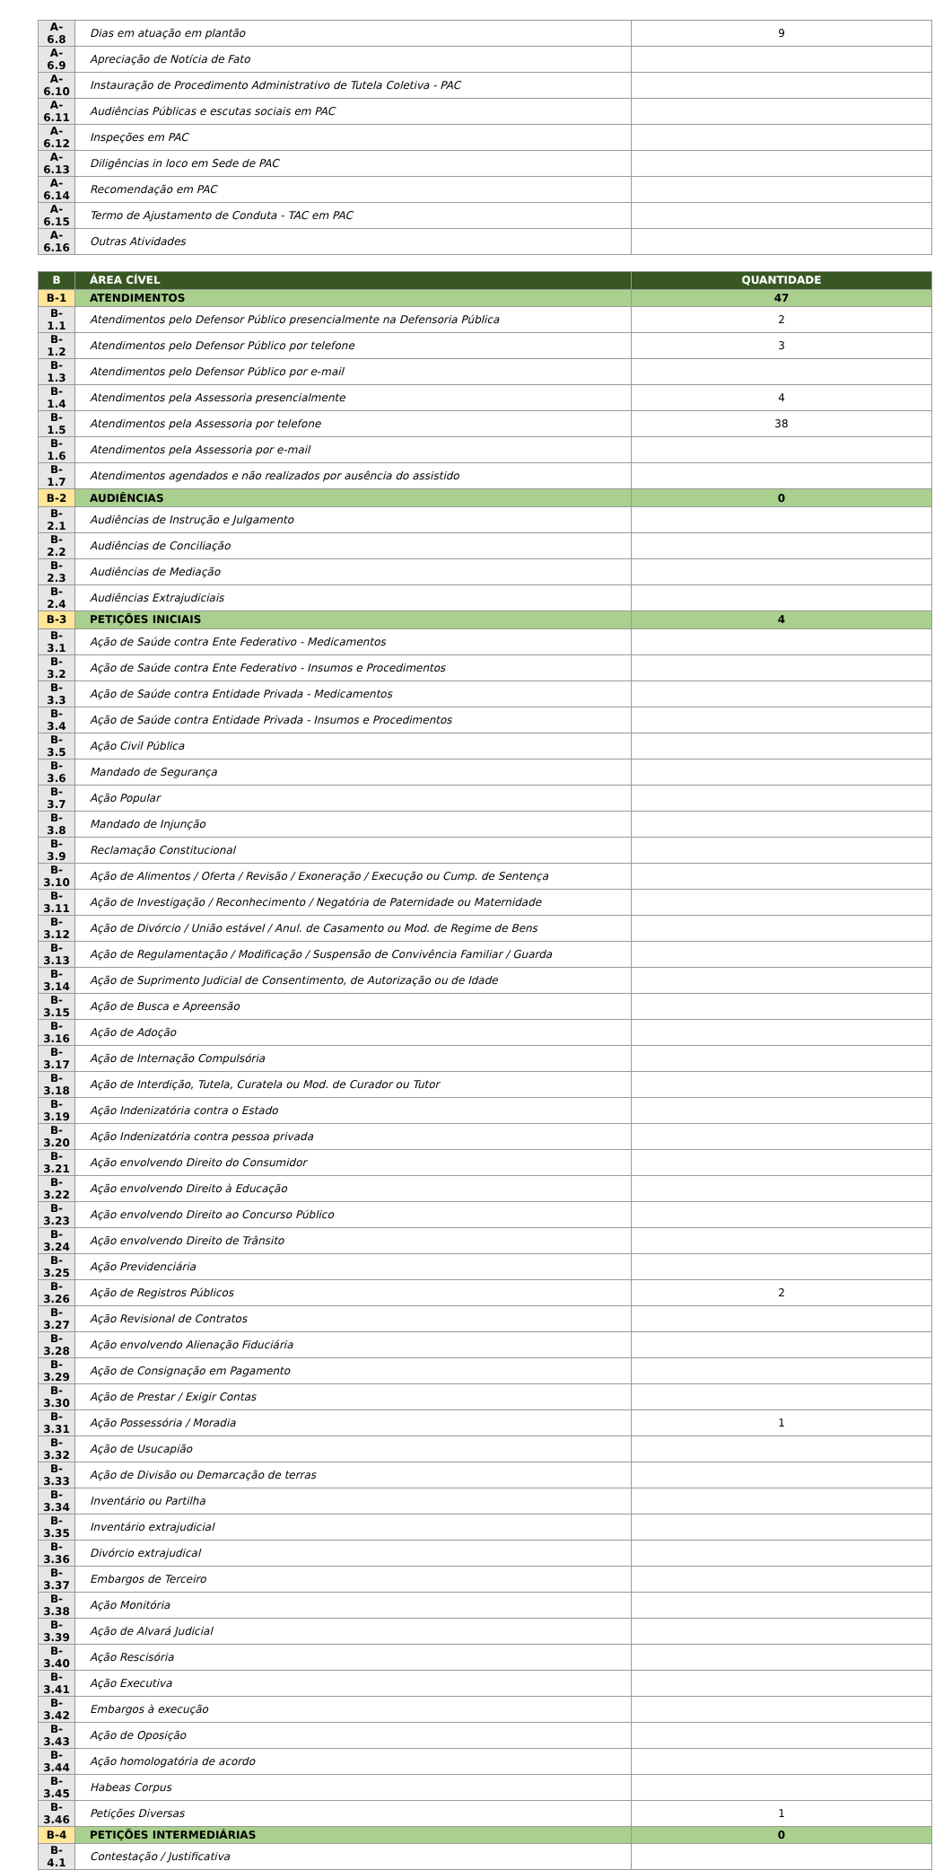| A-6.8 | Dias em atuação em plantão | 9 |
| A-6.9 | Apreciação de Notícia de Fato | |
| A-6.10 | Instauração de Procedimento Administrativo de Tutela Coletiva - PAC | |
| A-6.11 | Audiências Públicas e escutas sociais em PAC | |
| A-6.12 | Inspeções em PAC | |
| A-6.13 | Diligências in loco em Sede de PAC | |
| A-6.14 | Recomendação em PAC | |
| A-6.15 | Termo de Ajustamento de Conduta - TAC em PAC | |
| A-6.16 | Outras Atividades | |
| B | ÁREA CÍVEL | QUANTIDADE |
| B-1 | ATENDIMENTOS | 47 |
| B-1.1 | Atendimentos pelo Defensor Público presencialmente na Defensoria Pública | 2 |
| B-1.2 | Atendimentos pelo Defensor Público por telefone | 3 |
| B-1.3 | Atendimentos pelo Defensor Público por e-mail | |
| B-1.4 | Atendimentos pela Assessoria presencialmente | 4 |
| B-1.5 | Atendimentos pela Assessoria por telefone | 38 |
| B-1.6 | Atendimentos pela Assessoria por e-mail | |
| B-1.7 | Atendimentos agendados e não realizados por ausência do assistido | |
| B-2 | AUDIÊNCIAS | 0 |
| B-2.1 | Audiências de Instrução e Julgamento | |
| B-2.2 | Audiências de Conciliação | |
| B-2.3 | Audiências de Mediação | |
| B-2.4 | Audiências Extrajudiciais | |
| B-3 | PETIÇÕES INICIAIS | 4 |
| B-3.1 | Ação de Saúde contra Ente Federativo - Medicamentos | |
| B-3.2 | Ação de Saúde contra Ente Federativo - Insumos e Procedimentos | |
| B-3.3 | Ação de Saúde contra Entidade Privada - Medicamentos | |
| B-3.4 | Ação de Saúde contra Entidade Privada - Insumos e Procedimentos | |
| B-3.5 | Ação Civil Pública | |
| B-3.6 | Mandado de Segurança | |
| B-3.7 | Ação Popular | |
| B-3.8 | Mandado de Injunção | |
| B-3.9 | Reclamação Constitucional | |
| B-3.10 | Ação de Alimentos / Oferta / Revisão / Exoneração / Execução ou Cump. de Sentença | |
| B-3.11 | Ação de Investigação / Reconhecimento / Negatória de Paternidade ou Maternidade | |
| B-3.12 | Ação de Divórcio / União estável / Anul. de Casamento ou Mod. de Regime de Bens | |
| B-3.13 | Ação de Regulamentação / Modificação / Suspensão de Convivência Familiar / Guarda | |
| B-3.14 | Ação de Suprimento Judicial de Consentimento, de Autorização ou de Idade | |
| B-3.15 | Ação de Busca e Apreensão | |
| B-3.16 | Ação de Adoção | |
| B-3.17 | Ação de Internação Compulsória | |
| B-3.18 | Ação de Interdição, Tutela, Curatela ou Mod. de Curador ou Tutor | |
| B-3.19 | Ação Indenizatória contra o Estado | |
| B-3.20 | Ação Indenizatória contra pessoa privada | |
| B-3.21 | Ação envolvendo Direito do Consumidor | |
| B-3.22 | Ação envolvendo Direito à Educação | |
| B-3.23 | Ação envolvendo Direito ao Concurso Público | |
| B-3.24 | Ação envolvendo Direito de Trânsito | |
| B-3.25 | Ação Previdenciária | |
| B-3.26 | Ação de Registros Públicos | 2 |
| B-3.27 | Ação Revisional de Contratos | |
| B-3.28 | Ação envolvendo Alienação Fiduciária | |
| B-3.29 | Ação de Consignação em Pagamento | |
| B-3.30 | Ação de Prestar / Exigir Contas | |
| B-3.31 | Ação Possessória / Moradia | 1 |
| B-3.32 | Ação de Usucapião | |
| B-3.33 | Ação de Divisão ou Demarcação de terras | |
| B-3.34 | Inventário ou Partilha | |
| B-3.35 | Inventário extrajudicial | |
| B-3.36 | Divórcio extrajudical | |
| B-3.37 | Embargos de Terceiro | |
| B-3.38 | Ação Monitória | |
| B-3.39 | Ação de Alvará Judicial | |
| B-3.40 | Ação Rescisória | |
| B-3.41 | Ação Executiva | |
| B-3.42 | Embargos à execução | |
| B-3.43 | Ação de Oposição | |
| B-3.44 | Ação homologatória de acordo | |
| B-3.45 | Habeas Corpus | |
| B-3.46 | Petições Diversas | 1 |
| B-4 | PETIÇÕES INTERMEDIÁRIAS | 0 |
| B-4.1 | Contestação / Justificativa | |